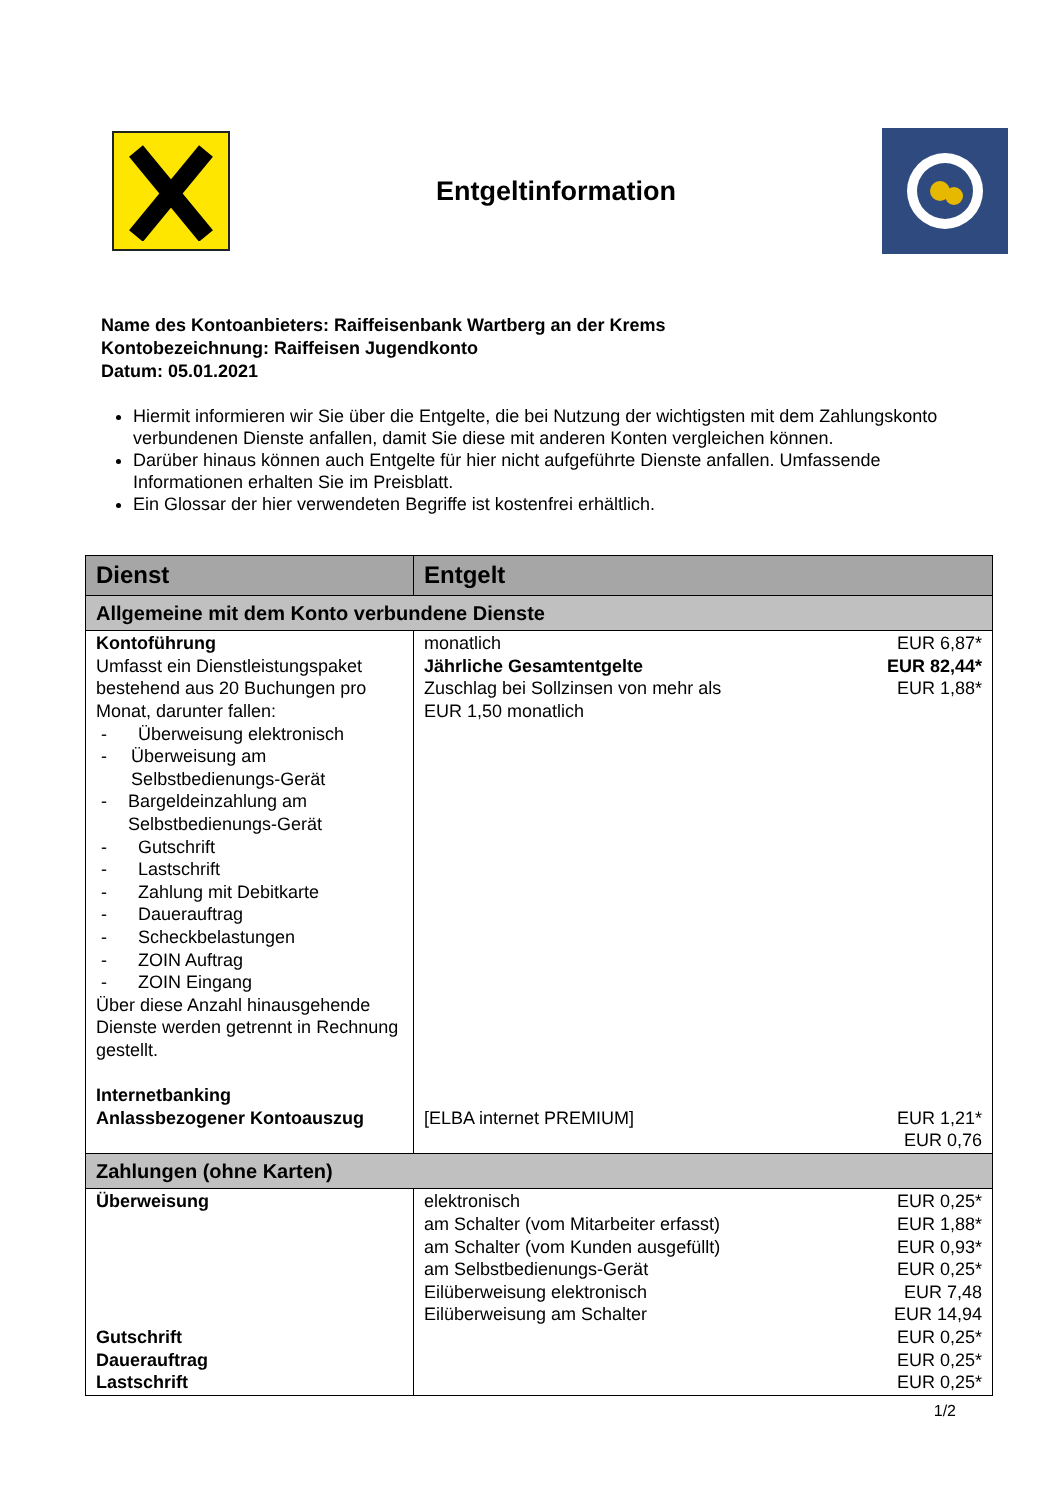Entgeltinformation
Name des Kontoanbieters: Raiffeisenbank Wartberg an der Krems
Kontobezeichnung: Raiffeisen Jugendkonto
Datum: 05.01.2021
Hiermit informieren wir Sie über die Entgelte, die bei Nutzung der wichtigsten mit dem Zahlungskonto verbundenen Dienste anfallen, damit Sie diese mit anderen Konten vergleichen können.
Darüber hinaus können auch Entgelte für hier nicht aufgeführte Dienste anfallen. Umfassende Informationen erhalten Sie im Preisblatt.
Ein Glossar der hier verwendeten Begriffe ist kostenfrei erhältlich.
| Dienst | Entgelt |
| --- | --- |
| Allgemeine mit dem Konto verbundene Dienste | |
| Kontoführung Umfasst ein Dienstleistungspaket bestehend aus 20 Buchungen pro Monat, darunter fallen: - Überweisung elektronisch - Überweisung am Selbstbedienungs-Gerät - Bargeldeinzahlung am Selbstbedienungs-Gerät - Gutschrift - Lastschrift - Zahlung mit Debitkarte - Dauerauftrag - Scheckbelastungen - ZOIN Auftrag - ZOIN Eingang Über diese Anzahl hinausgehende Dienste werden getrennt in Rechnung gestellt. Internetbanking Anlassbezogener Kontoauszug | monatlich EUR 6,87* Jährliche Gesamtentgelte EUR 82,44* Zuschlag bei Sollzinsen von mehr als EUR 1,50 monatlich EUR 1,88* [ELBA internet PREMIUM] EUR 1,21* EUR 0,76 |
| Zahlungen (ohne Karten) | |
| Überweisung Gutschrift Dauerauftrag Lastschrift | elektronisch EUR 0,25* am Schalter (vom Mitarbeiter erfasst) EUR 1,88* am Schalter (vom Kunden ausgefüllt) EUR 0,93* am Selbstbedienungs-Gerät EUR 0,25* Eilüberweisung elektronisch EUR 7,48 Eilüberweisung am Schalter EUR 14,94 EUR 0,25* EUR 0,25* EUR 0,25* |
1/2